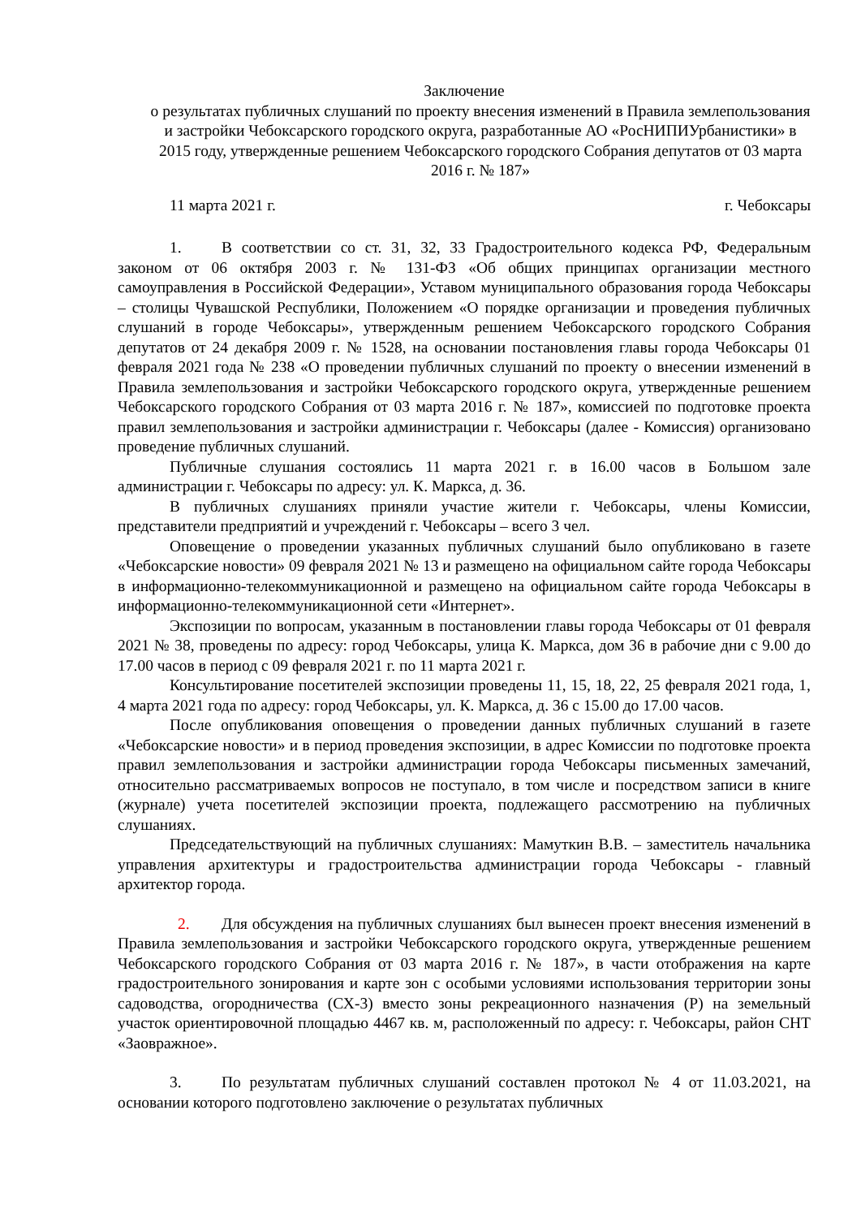Заключение
о результатах публичных слушаний по проекту внесения изменений в Правила землепользования и застройки Чебоксарского городского округа, разработанные АО «РосНИПИУрбанистики» в 2015 году, утвержденные решением Чебоксарского городского Собрания депутатов от 03 марта 2016 г. № 187»
11 марта 2021 г. г. Чебоксары
1. В соответствии со ст. 31, 32, 33 Градостроительного кодекса РФ, Федеральным законом от 06 октября 2003 г. № 131-ФЗ «Об общих принципах организации местного самоуправления в Российской Федерации», Уставом муниципального образования города Чебоксары – столицы Чувашской Республики, Положением «О порядке организации и проведения публичных слушаний в городе Чебоксары», утвержденным решением Чебоксарского городского Собрания депутатов от 24 декабря 2009 г. № 1528, на основании постановления главы города Чебоксары 01 февраля 2021 года № 238 «О проведении публичных слушаний по проекту о внесении изменений в Правила землепользования и застройки Чебоксарского городского округа, утвержденные решением Чебоксарского городского Собрания от 03 марта 2016 г. № 187», комиссией по подготовке проекта правил землепользования и застройки администрации г. Чебоксары (далее - Комиссия) организовано проведение публичных слушаний.
Публичные слушания состоялись 11 марта 2021 г. в 16.00 часов в Большом зале администрации г. Чебоксары по адресу: ул. К. Маркса, д. 36.
В публичных слушаниях приняли участие жители г. Чебоксары, члены Комиссии, представители предприятий и учреждений г. Чебоксары – всего 3 чел.
Оповещение о проведении указанных публичных слушаний было опубликовано в газете «Чебоксарские новости» 09 февраля 2021 № 13 и размещено на официальном сайте города Чебоксары в информационно-телекоммуникационной и размещено на официальном сайте города Чебоксары в информационно-телекоммуникационной сети «Интернет».
Экспозиции по вопросам, указанным в постановлении главы города Чебоксары от 01 февраля 2021 № 38, проведены по адресу: город Чебоксары, улица К. Маркса, дом 36 в рабочие дни с 9.00 до 17.00 часов в период с 09 февраля 2021 г. по 11 марта 2021 г.
Консультирование посетителей экспозиции проведены 11, 15, 18, 22, 25 февраля 2021 года, 1, 4 марта 2021 года по адресу: город Чебоксары, ул. К. Маркса, д. 36 с 15.00 до 17.00 часов.
После опубликования оповещения о проведении данных публичных слушаний в газете «Чебоксарские новости» и в период проведения экспозиции, в адрес Комиссии по подготовке проекта правил землепользования и застройки администрации города Чебоксары письменных замечаний, относительно рассматриваемых вопросов не поступало, в том числе и посредством записи в книге (журнале) учета посетителей экспозиции проекта, подлежащего рассмотрению на публичных слушаниях.
Председательствующий на публичных слушаниях: Мамуткин В.В. – заместитель начальника управления архитектуры и градостроительства администрации города Чебоксары - главный архитектор города.
2. Для обсуждения на публичных слушаниях был вынесен проект внесения изменений в Правила землепользования и застройки Чебоксарского городского округа, утвержденные решением Чебоксарского городского Собрания от 03 марта 2016 г. № 187», в части отображения на карте градостроительного зонирования и карте зон с особыми условиями использования территории зоны садоводства, огородничества (СХ-3) вместо зоны рекреационного назначения (Р) на земельный участок ориентировочной площадью 4467 кв. м, расположенный по адресу: г. Чебоксары, район СНТ «Заовражное».
3. По результатам публичных слушаний составлен протокол № 4 от 11.03.2021, на основании которого подготовлено заключение о результатах публичных